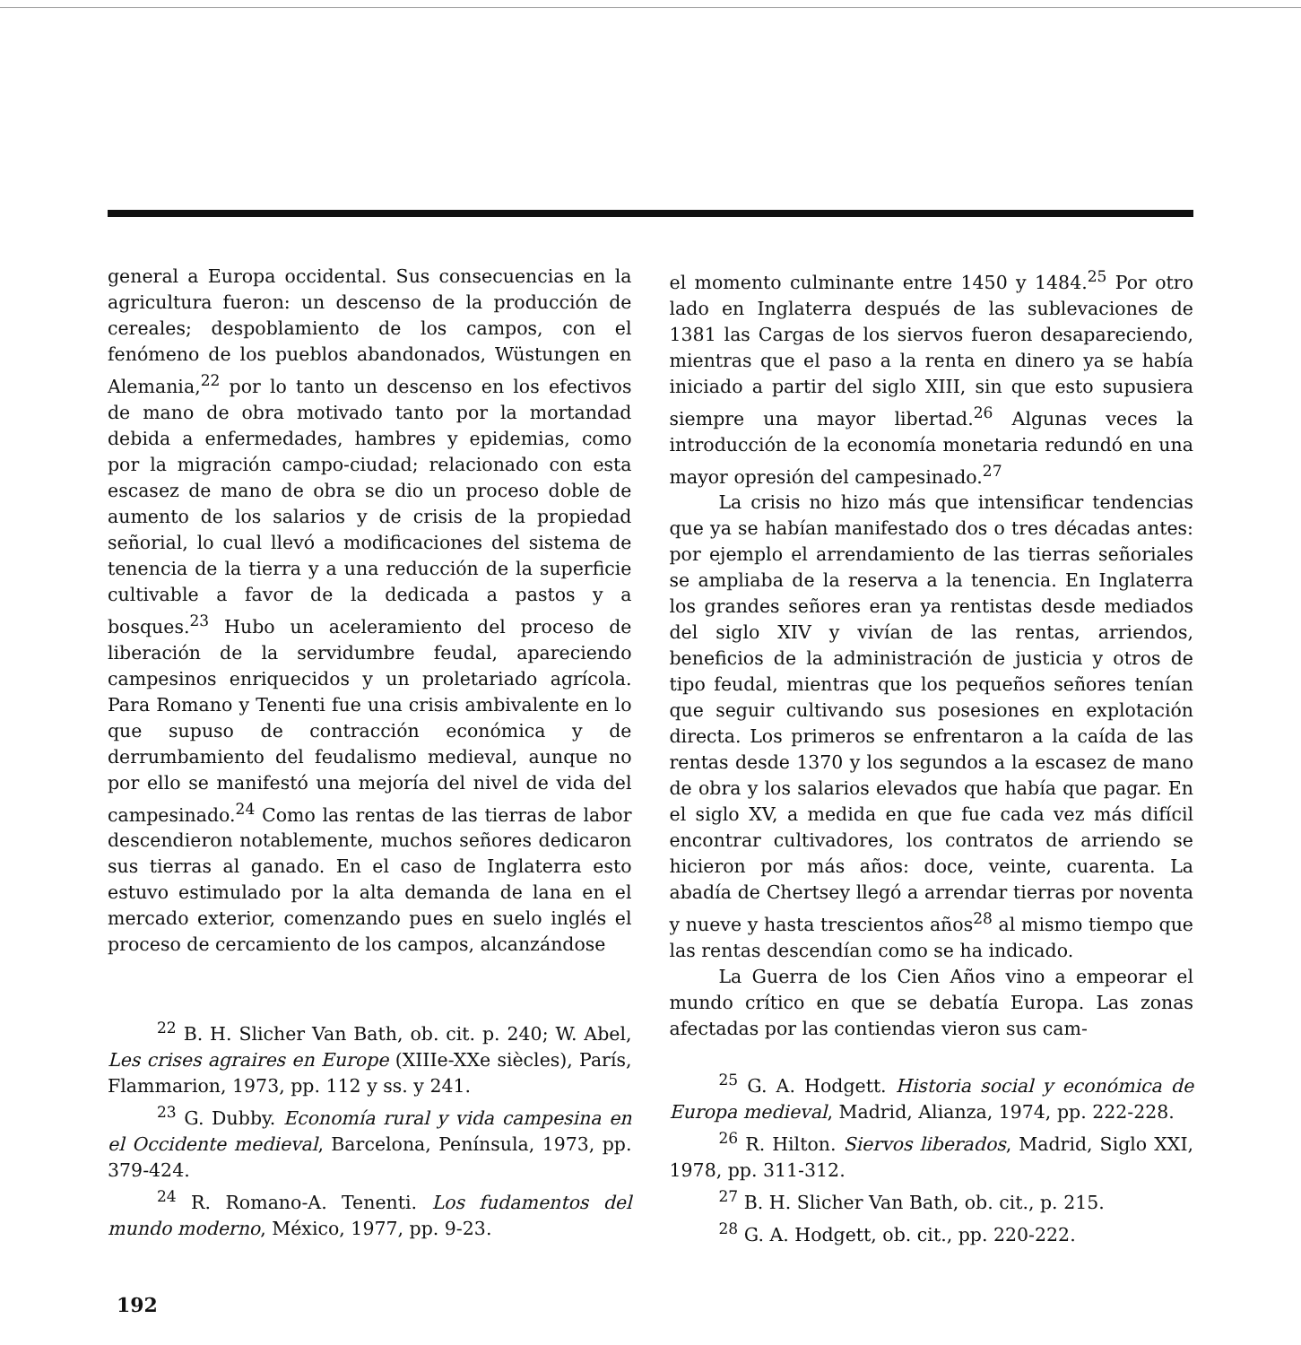general a Europa occidental. Sus consecuencias en la agricultura fueron: un descenso de la producción de cereales; despoblamiento de los campos, con el fenómeno de los pueblos abandonados, Wüstungen en Alemania,<sup>22</sup> por lo tanto un descenso en los efectivos de mano de obra motivado tanto por la mortandad debida a enfermedades, hambres y epidemias, como por la migración campo-ciudad; relacionado con esta escasez de mano de obra se dio un proceso doble de aumento de los salarios y de crisis de la propiedad señorial, lo cual llevó a modificaciones del sistema de tenencia de la tierra y a una reducción de la superficie cultivable a favor de la dedicada a pastos y a bosques.<sup>23</sup> Hubo un aceleramiento del proceso de liberación de la servidumbre feudal, apareciendo campesinos enriquecidos y un proletariado agrícola. Para Romano y Tenenti fue una crisis ambivalente en lo que supuso de contracción económica y de derrumbamiento del feudalismo medieval, aunque no por ello se manifestó una mejoría del nivel de vida del campesinado.<sup>24</sup> Como las rentas de las tierras de labor descendieron notablemente, muchos señores dedicaron sus tierras al ganado. En el caso de Inglaterra esto estuvo estimulado por la alta demanda de lana en el mercado exterior, comenzando pues en suelo inglés el proceso de cercamiento de los campos, alcanzándose
<sup>22</sup> B. H. Slicher Van Bath, ob. cit. p. 240; W. Abel, Les crises agraires en Europe (XIIIe-XXe siècles), París, Flammarion, 1973, pp. 112 y ss. y 241.
<sup>23</sup> G. Dubby. Economía rural y vida campesina en el Occidente medieval, Barcelona, Península, 1973, pp. 379-424.
<sup>24</sup> R. Romano-A. Tenenti. Los fudamentos del mundo moderno, México, 1977, pp. 9-23.
el momento culminante entre 1450 y 1484.<sup>25</sup> Por otro lado en Inglaterra después de las sublevaciones de 1381 las Cargas de los siervos fueron desapareciendo, mientras que el paso a la renta en dinero ya se había iniciado a partir del siglo XIII, sin que esto supusiera siempre una mayor libertad.<sup>26</sup> Algunas veces la introducción de la economía monetaria redundó en una mayor opresión del campesinado.<sup>27</sup>
La crisis no hizo más que intensificar tendencias que ya se habían manifestado dos o tres décadas antes: por ejemplo el arrendamiento de las tierras señoriales se ampliaba de la reserva a la tenencia. En Inglaterra los grandes señores eran ya rentistas desde mediados del siglo XIV y vivían de las rentas, arriendos, beneficios de la administración de justicia y otros de tipo feudal, mientras que los pequeños señores tenían que seguir cultivando sus posesiones en explotación directa. Los primeros se enfrentaron a la caída de las rentas desde 1370 y los segundos a la escasez de mano de obra y los salarios elevados que había que pagar. En el siglo XV, a medida en que fue cada vez más difícil encontrar cultivadores, los contratos de arriendo se hicieron por más años: doce, veinte, cuarenta. La abadía de Chertsey llegó a arrendar tierras por noventa y nueve y hasta trescientos años<sup>28</sup> al mismo tiempo que las rentas descendían como se ha indicado.
La Guerra de los Cien Años vino a empeorar el mundo crítico en que se debatía Europa. Las zonas afectadas por las contiendas vieron sus cam-
<sup>25</sup> G. A. Hodgett. Historia social y económica de Europa medieval, Madrid, Alianza, 1974, pp. 222-228.
<sup>26</sup> R. Hilton. Siervos liberados, Madrid, Siglo XXI, 1978, pp. 311-312.
<sup>27</sup> B. H. Slicher Van Bath, ob. cit., p. 215.
<sup>28</sup> G. A. Hodgett, ob. cit., pp. 220-222.
192